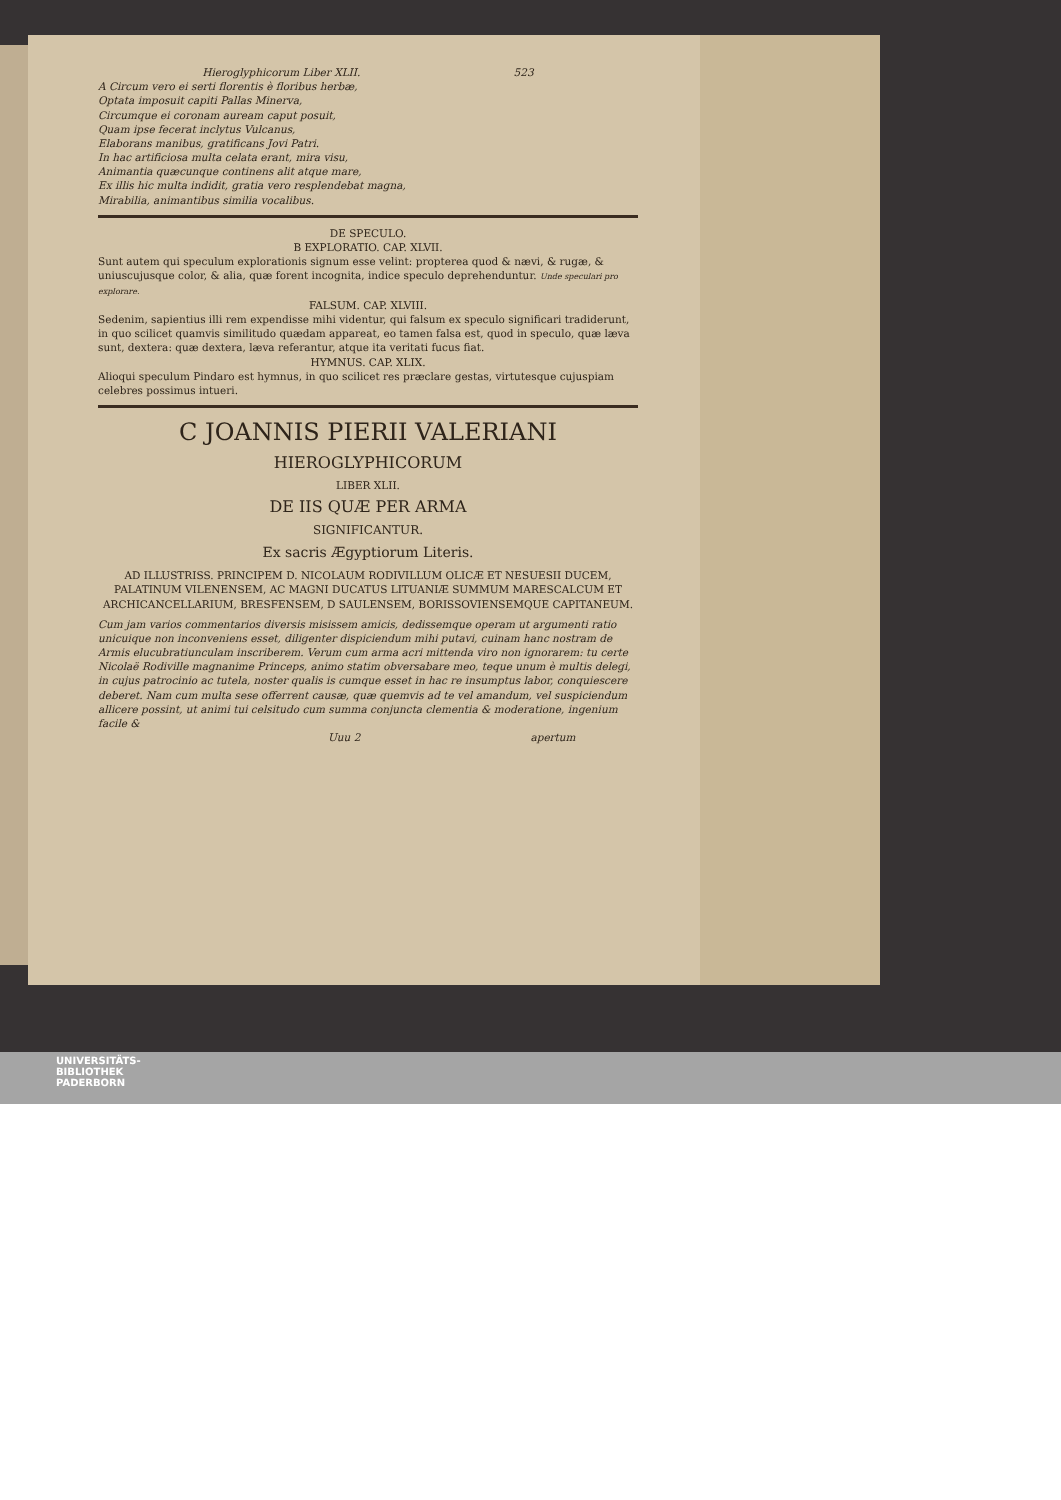Hieroglyphicorum Liber XLII. 523
A Circum vero ei serti florentis è floribus herbæ,
Optata imposuit capiti Pallas Minerva,
Circumque ei coronam auream caput posuit,
Quam ipse fecerat inclytus Vulcanus,
Elaborans manibus, gratificans Jovi Patri.
In hac artificiosa multa celata erant, mira visu,
Animantia quæcunque continens alit atque mare,
Ex illis hic multa indidit, gratia vero resplendebat magna,
Mirabilia, animantibus similia vocalibus.
DE SPECULO.
B EXPLORATIO. CAP. XLVII.
Sunt autem qui speculum explorationis signum esse velint: propterea quod & nævi, & rugæ, & uniuscujusque color, & alia, quæ forent incognita, indice speculo deprehenduntur. Unde speculari pro explorare.
FALSUM. CAP. XLVIII.
Sedenim, sapientius illi rem expendisse mihi videntur, qui falsum ex speculo significari tradiderunt, in quo scilicet quamvis similitudo quædam appareat, eo tamen falsa est, quod in speculo, quæ læva sunt, dextera: quæ dextera, læva referantur, atque ita veritati fucus fiat.
HYMNUS. CAP. XLIX.
Alioqui speculum Pindaro est hymnus, in quo scilicet res præclare gestas, virtutesque cujuspiam celebres possimus intueri.
C JOANNIS PIERII VALERIANI
HIEROGLYPHICORUM
LIBER XLII.
DE IIS QUÆ PER ARMA
SIGNIFICANTUR.
Ex sacris Ægyptiorum Literis.
AD ILLUSTRISS. PRINCIPEM D. NICOLAUM RODIVILLUM OLICÆ ET NESUESII DUCEM, PALATINUM VILENENSEM, AC MAGNI DUCATUS LITUANIÆ SUMMUM MARESCALCUM ET ARCHICANCELLARIUM, BRESFENSEM, D SAULENSEM, BORISSOVIENSEMQUE CAPITANEUM.
Cum jam varios commentarios diversis misissem amicis, dedissemque operam ut argumenti ratio unicuique non inconveniens esset, diligenter dispiciendum mihi putavi, cuinam hanc nostram de Armis elucubratiunculam inscriberem. Verum cum arma acri mittenda viro non ignorarem: tu certe Nicolaë Rodiville magnanime Princeps, animo statim obversabare meo, teque unum è multis delegi, in cujus patrocinio ac tutela, noster qualis is cumque esset in hac re insumptus labor, conquiescere deberet. Nam cum multa sese offerrent causæ, quæ quemvis ad te vel amandum, vel suspiciendum allicere possint, ut animi tui celsitudo cum summa conjuncta clementia & moderatione, ingenium facile &
Uuu 2 apertum
UNIVERSITÄTS-
BIBLIOTHEK
PADERBORN